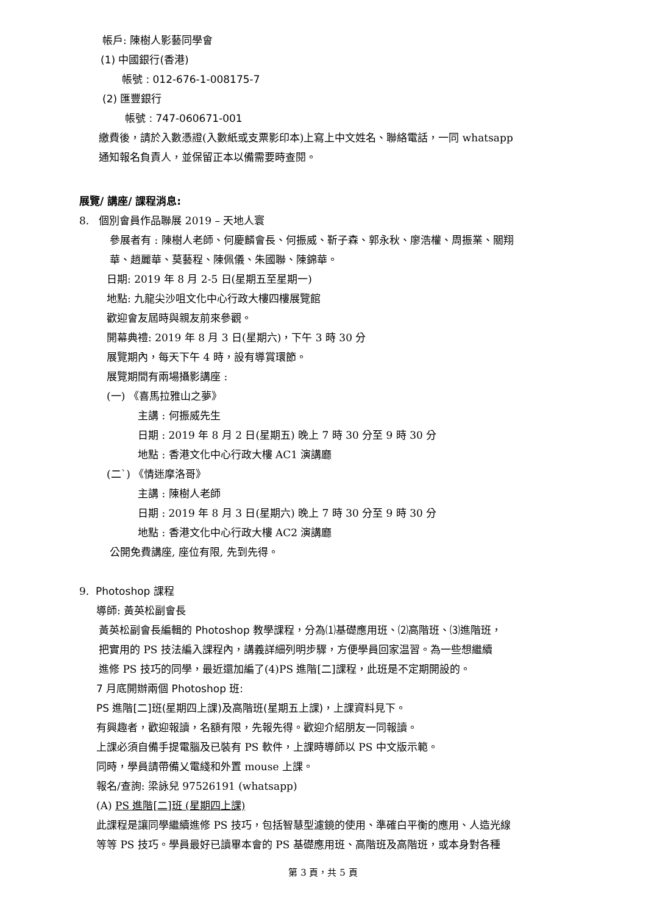帳戶: 陳樹人影藝同學會
(1) 中國銀行(香港)
帳號 : 012-676-1-008175-7
(2) 匯豐銀行
帳號 : 747-060671-001
繳費後，請於入數憑證(入數紙或支票影印本)上寫上中文姓名、聯絡電話，一同 whatsapp
通知報名負責人，並保留正本以備需要時查閱。
展覽/ 講座/ 課程消息:
8. 個別會員作品聯展 2019 – 天地人寰
參展者有 : 陳樹人老師、何慶麟會長、何振威、靳子森、郭永秋、廖浩權、周振業、關翔
華、趙麗華、莫藝程、陳佩儀、朱國聯、陳錦華。
日期: 2019 年 8 月 2-5 日(星期五至星期一)
地點: 九龍尖沙咀文化中心行政大樓四樓展覽館
歡迎會友屆時與親友前來參觀。
開幕典禮: 2019 年 8 月 3 日(星期六)，下午 3 時 30 分
展覽期內，每天下午 4 時，設有導賞環節。
展覽期間有兩場攝影講座 :
(一) 《喜馬拉雅山之夢》
主講 : 何振威先生
日期 : 2019 年 8 月 2 日(星期五) 晚上 7 時 30 分至 9 時 30 分
地點 : 香港文化中心行政大樓 AC1 演講廳
(二`) 《情迷摩洛哥》
主講 : 陳樹人老師
日期 : 2019 年 8 月 3 日(星期六) 晚上 7 時 30 分至 9 時 30 分
地點 : 香港文化中心行政大樓 AC2 演講廳
公開免費講座, 座位有限, 先到先得。
9. Photoshop 課程
導師: 黃英松副會長
黃英松副會長編輯的 Photoshop 教學課程，分為⑴基礎應用班、⑵高階班、⑶進階班，
把實用的 PS 技法編入課程內，講義詳細列明步驟，方便學員回家温習。為一些想繼續
進修 PS 技巧的同學，最近還加編了(4)PS 進階[二]課程，此班是不定期開設的。
7 月底開辦兩個 Photoshop 班:
PS 進階[二]班(星期四上課)及高階班(星期五上課)，上課資料見下。
有興趣者，歡迎報讀，名額有限，先報先得。歡迎介紹朋友一同報讀。
上課必須自備手提電腦及已裝有 PS 軟件，上課時導師以 PS 中文版示範。
同時，學員請帶備乂電綫和外置 mouse 上課。
報名/查詢: 梁詠兒 97526191 (whatsapp)
(A) PS 進階[二]班 (星期四上課)
此課程是讓同學繼續進修 PS 技巧，包括智慧型濾鏡的使用、準確白平衡的應用、人造光線
等等 PS 技巧。學員最好已讀畢本會的 PS 基礎應用班、高階班及高階班，或本身對各種
第 3 頁，共 5 頁